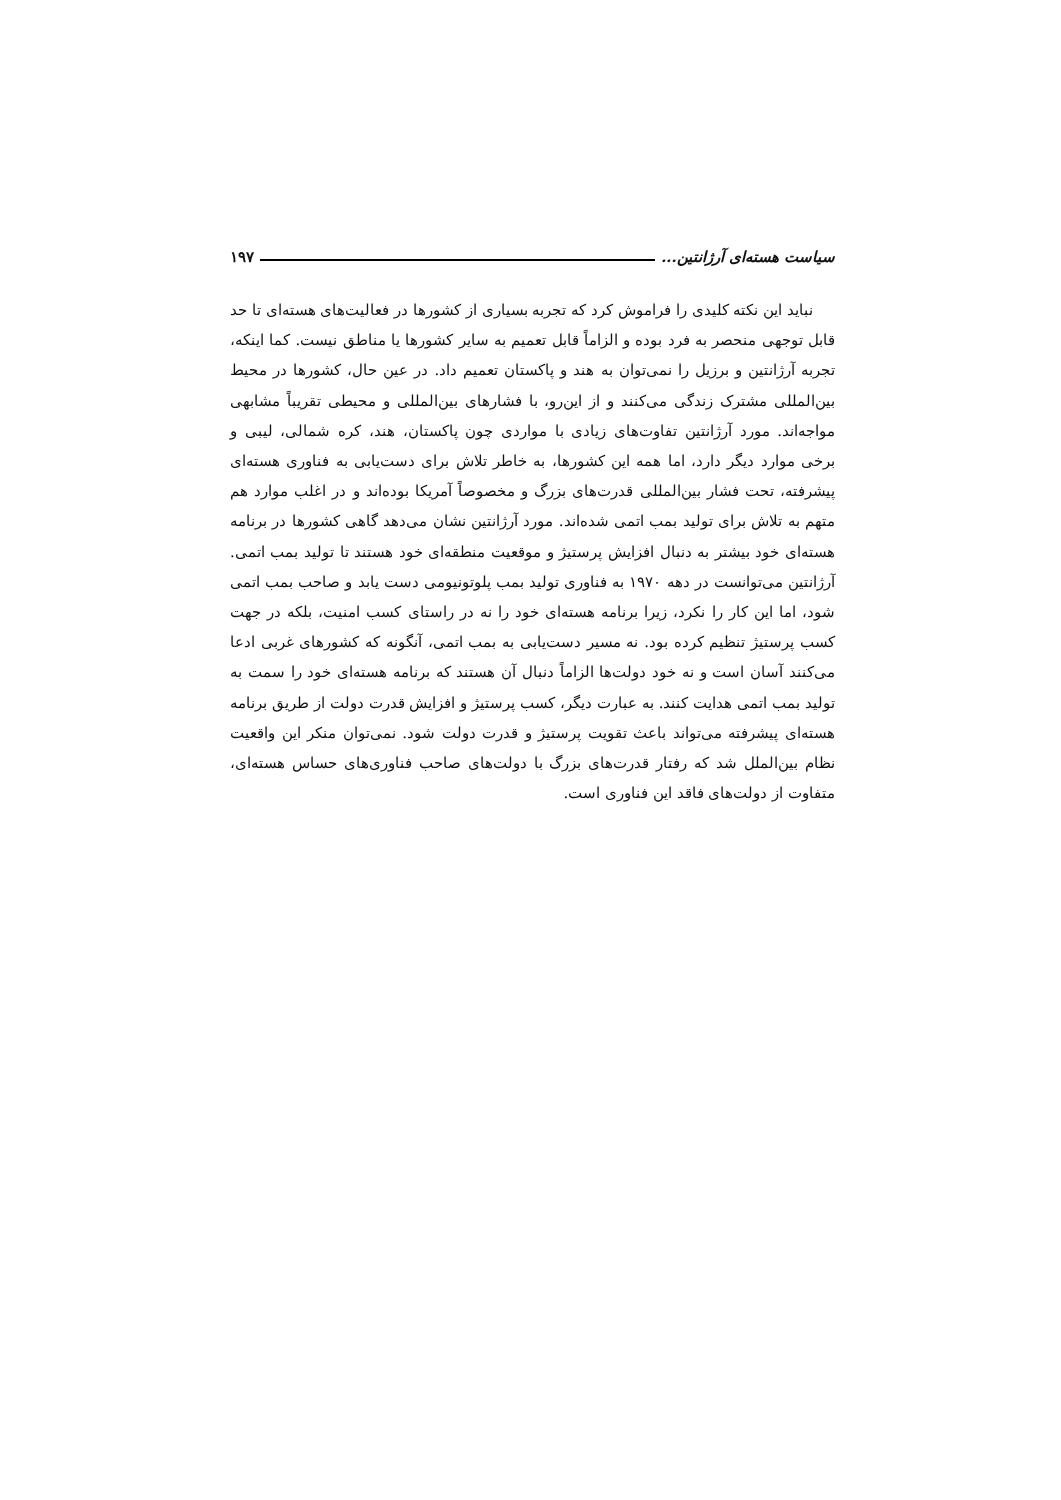سیاست هسته‌ای آرژانتین... ۱۹۷
نباید این نکته کلیدی را فراموش کرد که تجربه بسیاری از کشورها در فعالیت‌های هسته‌ای تا حد قابل توجهی منحصر به فرد بوده و الزاماً قابل تعمیم به سایر کشورها یا مناطق نیست. کما اینکه، تجربه آرژانتین و برزیل را نمی‌توان به هند و پاکستان تعمیم داد. در عین حال، کشورها در محیط بین‌المللی مشترک زندگی می‌کنند و از این‌رو، با فشارهای بین‌المللی و محیطی تقریباً مشابهی مواجه‌اند. مورد آرژانتین تفاوت‌های زیادی با مواردی چون پاکستان، هند، کره شمالی، لیبی و برخی موارد دیگر دارد، اما همه این کشورها، به خاطر تلاش برای دست‌یابی به فناوری هسته‌ای پیشرفته، تحت فشار بین‌المللی قدرت‌های بزرگ و مخصوصاً آمریکا بوده‌اند و در اغلب موارد هم متهم به تلاش برای تولید بمب اتمی شده‌اند. مورد آرژانتین نشان می‌دهد گاهی کشورها در برنامه هسته‌ای خود بیشتر به دنبال افزایش پرستیژ و موقعیت منطقه‌ای خود هستند تا تولید بمب اتمی. آرژانتین می‌توانست در دهه ۱۹۷۰ به فناوری تولید بمب پلوتونیومی دست یابد و صاحب بمب اتمی شود، اما این کار را نکرد، زیرا برنامه هسته‌ای خود را نه در راستای کسب امنیت، بلکه در جهت کسب پرستیژ تنظیم کرده بود. نه مسیر دست‌یابی به بمب اتمی، آنگونه که کشورهای غربی ادعا می‌کنند آسان است و نه خود دولت‌ها الزاماً دنبال آن هستند که برنامه هسته‌ای خود را سمت به تولید بمب اتمی هدایت کنند. به عبارت دیگر، کسب پرستیژ و افزایش قدرت دولت از طریق برنامه هسته‌ای پیشرفته می‌تواند باعث تقویت پرستیژ و قدرت دولت شود. نمی‌توان منکر این واقعیت نظام بین‌الملل شد که رفتار قدرت‌های بزرگ با دولت‌های صاحب فناوری‌های حساس هسته‌ای، متفاوت از دولت‌های فاقد این فناوری است.